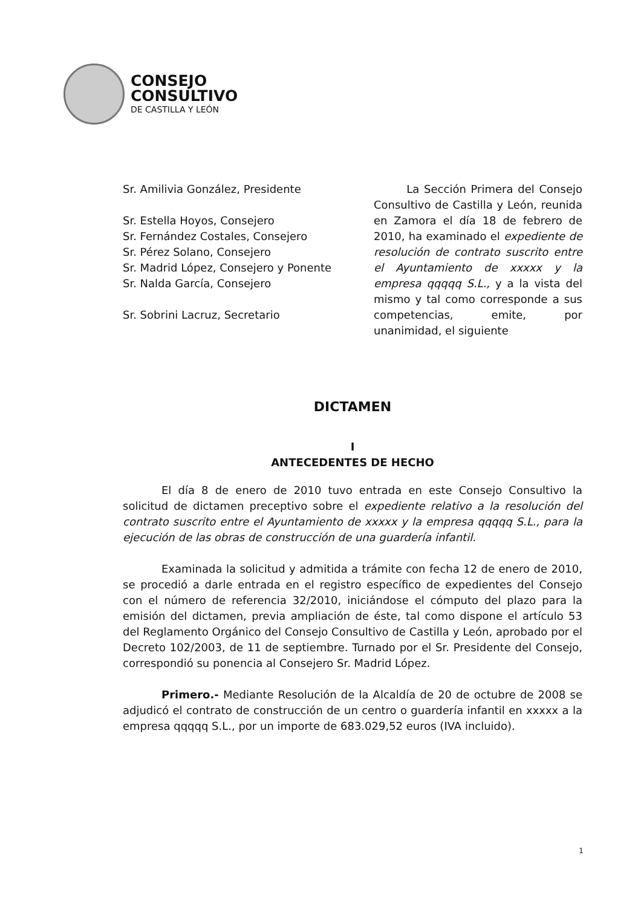CONSEJO
CONSULTIVO
DE CASTILLA Y LEÓN
Sr. Amilivia González, Presidente
Sr. Estella Hoyos, Consejero
Sr. Fernández Costales, Consejero
Sr. Pérez Solano, Consejero
Sr. Madrid López, Consejero y Ponente
Sr. Nalda García, Consejero
Sr. Sobrini Lacruz, Secretario
La Sección Primera del Consejo Consultivo de Castilla y León, reunida en Zamora el día 18 de febrero de 2010, ha examinado el expediente de resolución de contrato suscrito entre el Ayuntamiento de xxxxx y la empresa qqqqq S.L., y a la vista del mismo y tal como corresponde a sus competencias, emite, por unanimidad, el siguiente
DICTAMEN
I
ANTECEDENTES DE HECHO
El día 8 de enero de 2010 tuvo entrada en este Consejo Consultivo la solicitud de dictamen preceptivo sobre el expediente relativo a la resolución del contrato suscrito entre el Ayuntamiento de xxxxx y la empresa qqqqq S.L., para la ejecución de las obras de construcción de una guardería infantil.
Examinada la solicitud y admitida a trámite con fecha 12 de enero de 2010, se procedió a darle entrada en el registro específico de expedientes del Consejo con el número de referencia 32/2010, iniciándose el cómputo del plazo para la emisión del dictamen, previa ampliación de éste, tal como dispone el artículo 53 del Reglamento Orgánico del Consejo Consultivo de Castilla y León, aprobado por el Decreto 102/2003, de 11 de septiembre. Turnado por el Sr. Presidente del Consejo, correspondió su ponencia al Consejero Sr. Madrid López.
Primero.- Mediante Resolución de la Alcaldía de 20 de octubre de 2008 se adjudicó el contrato de construcción de un centro o guardería infantil en xxxxx a la empresa qqqqq S.L., por un importe de 683.029,52 euros (IVA incluido).
1